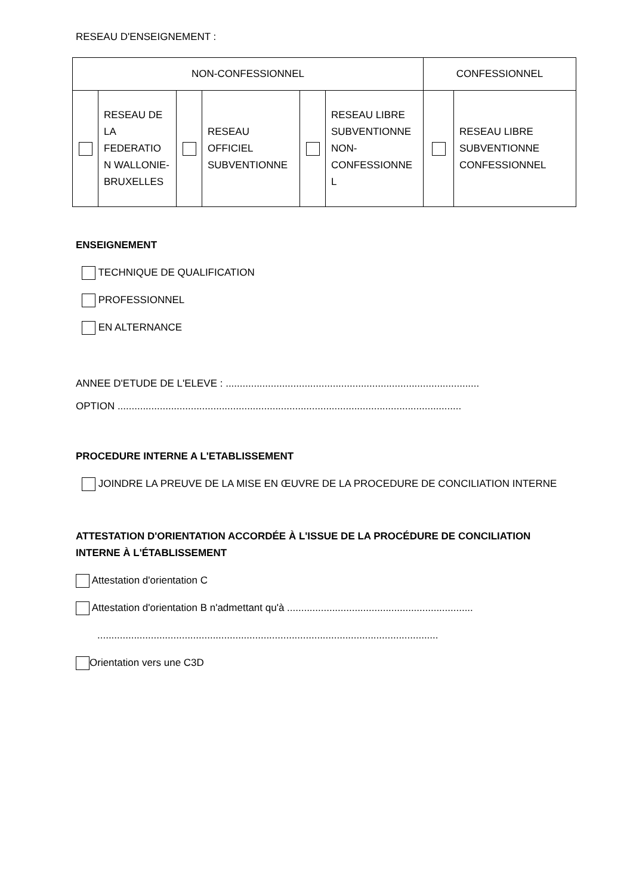RESEAU D'ENSEIGNEMENT :
| NON-CONFESSIONNEL | | | | | | CONFESSIONNEL | |
| | RESEAU DE LA FEDERATIO N WALLONIE-BRUXELLES | | RESEAU OFFICIEL SUBVENTIONNE | | RESEAU LIBRE SUBVENTIONNE NON-CONFESSIONNE L | | RESEAU LIBRE SUBVENTIONNE CONFESSIONNEL |
ENSEIGNEMENT
TECHNIQUE DE QUALIFICATION
PROFESSIONNEL
EN ALTERNANCE
ANNEE D'ETUDE DE L'ELEVE : ..........................................................................................
OPTION ..........................................................................................................................
PROCEDURE INTERNE A L'ETABLISSEMENT
JOINDRE LA PREUVE DE LA MISE EN ŒUVRE DE LA PROCEDURE DE CONCILIATION INTERNE
ATTESTATION D'ORIENTATION ACCORDÉE À L'ISSUE DE LA PROCÉDURE DE CONCILIATION INTERNE À L'ÉTABLISSEMENT
Attestation d'orientation C
Attestation d'orientation B n'admettant qu'à ..................................................................
.........................................................................................................................
Orientation vers une C3D